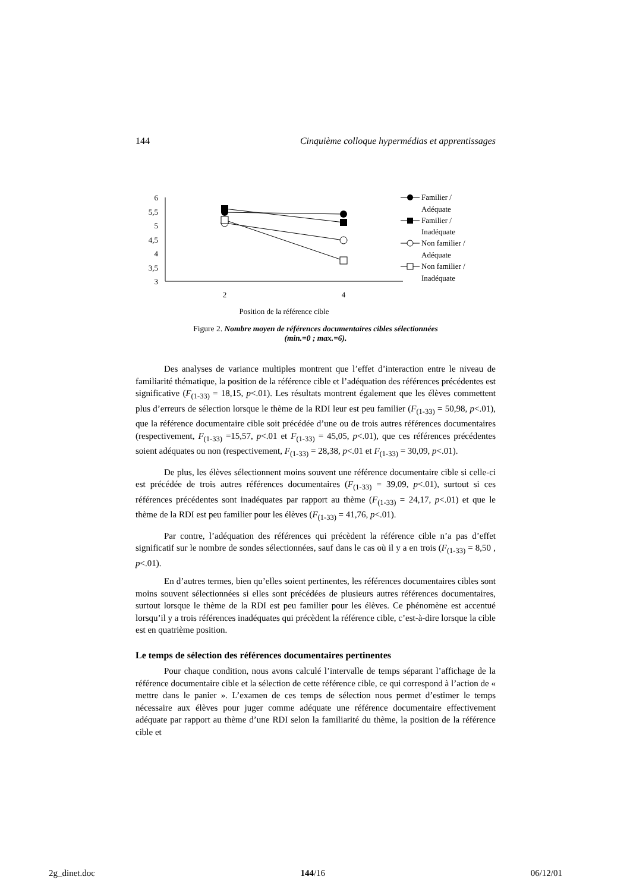144 Cinquième colloque hypermédias et apprentissages
6
5,5
5
4,5
4
3,5
3
2
4
Position de la référence cible
Familier /
Adéquate
Familier /
Inadéquate
Non familier /
Adéquate
Non familier /
Inadéquate
Figure 2. Nombre moyen de références documentaires cibles sélectionnées
(min.=0 ; max.=6).
Des analyses de variance multiples montrent que l’effet d’interaction entre le niveau de familiarité thématique, la position de la référence cible et l’adéquation des références précédentes est significative (F<sub>(1-33)</sub> = 18,15, p<.01). Les résultats montrent également que les élèves commettent plus d’erreurs de sélection lorsque le thème de la RDI leur est peu familier (F<sub>(1-33)</sub> = 50,98, p<.01), que la référence documentaire cible soit précédée d’une ou de trois autres références documentaires (respectivement, F<sub>(1-33)</sub> =15,57, p<.01 et F<sub>(1-33)</sub> = 45,05, p<.01), que ces références précédentes soient adéquates ou non (respectivement, F<sub>(1-33)</sub> = 28,38, p<.01 et F<sub>(1-33)</sub> = 30,09, p<.01).
De plus, les élèves sélectionnent moins souvent une référence documentaire cible si celle-ci est précédée de trois autres références documentaires (F<sub>(1-33)</sub> = 39,09, p<.01), surtout si ces références précédentes sont inadéquates par rapport au thème (F<sub>(1-33)</sub> = 24,17, p<.01) et que le thème de la RDI est peu familier pour les élèves (F<sub>(1-33)</sub> = 41,76, p<.01).
Par contre, l’adéquation des références qui précèdent la référence cible n’a pas d’effet significatif sur le nombre de sondes sélectionnées, sauf dans le cas où il y a en trois (F<sub>(1-33)</sub> = 8,50 , p<.01).
En d’autres termes, bien qu’elles soient pertinentes, les références documentaires cibles sont moins souvent sélectionnées si elles sont précédées de plusieurs autres références documentaires, surtout lorsque le thème de la RDI est peu familier pour les élèves. Ce phénomène est accentué lorsqu’il y a trois références inadéquates qui précèdent la référence cible, c’est-à-dire lorsque la cible est en quatrième position.
Le temps de sélection des références documentaires pertinentes
Pour chaque condition, nous avons calculé l’intervalle de temps séparant l’affichage de la référence documentaire cible et la sélection de cette référence cible, ce qui correspond à l’action de « mettre dans le panier ». L’examen de ces temps de sélection nous permet d’estimer le temps nécessaire aux élèves pour juger comme adéquate une référence documentaire effectivement adéquate par rapport au thème d’une RDI selon la familiarité du thème, la position de la référence cible et
2g_dinet.doc 144/16 06/12/01